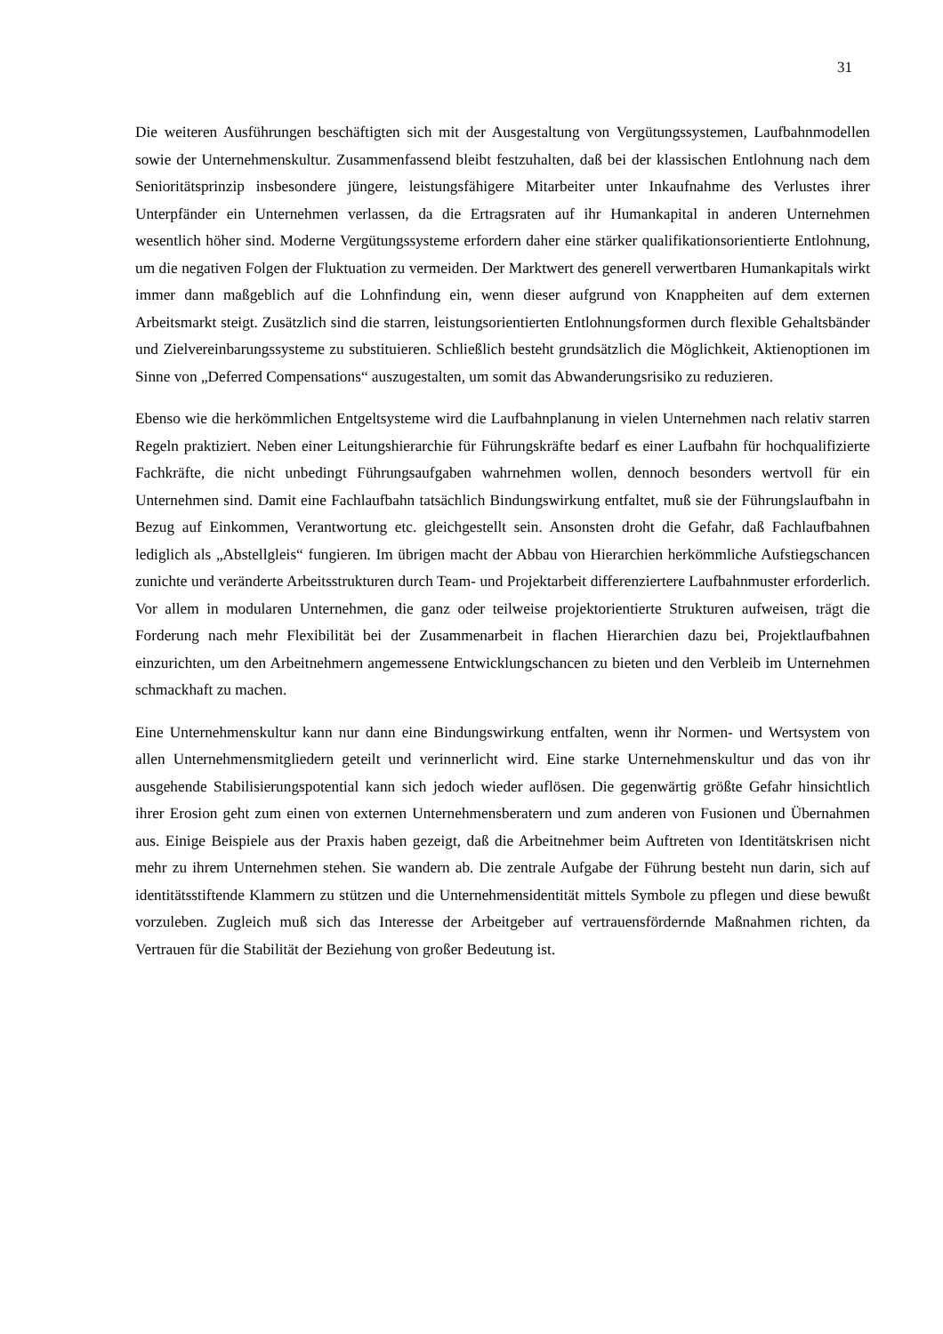31
Die weiteren Ausführungen beschäftigten sich mit der Ausgestaltung von Vergütungssystemen, Laufbahnmodellen sowie der Unternehmenskultur. Zusammenfassend bleibt festzuhalten, daß bei der klassischen Entlohnung nach dem Senioritätsprinzip insbesondere jüngere, leistungsfähigere Mitarbeiter unter Inkaufnahme des Verlustes ihrer Unterpfänder ein Unternehmen verlassen, da die Ertragsraten auf ihr Humankapital in anderen Unternehmen wesentlich höher sind. Moderne Vergütungssysteme erfordern daher eine stärker qualifikationsorientierte Entlohnung, um die negativen Folgen der Fluktuation zu vermeiden. Der Marktwert des generell verwertbaren Humankapitals wirkt immer dann maßgeblich auf die Lohnfindung ein, wenn dieser aufgrund von Knappheiten auf dem externen Arbeitsmarkt steigt. Zusätzlich sind die starren, leistungsorientierten Entlohnungsformen durch flexible Gehaltsbänder und Zielvereinbarungssysteme zu substituieren. Schließlich besteht grundsätzlich die Möglichkeit, Aktienoptionen im Sinne von „Deferred Compensations“ auszugestalten, um somit das Abwanderungsrisiko zu reduzieren.
Ebenso wie die herkömmlichen Entgeltsysteme wird die Laufbahnplanung in vielen Unternehmen nach relativ starren Regeln praktiziert. Neben einer Leitungshierarchie für Führungskräfte bedarf es einer Laufbahn für hochqualifizierte Fachkräfte, die nicht unbedingt Führungsaufgaben wahrnehmen wollen, dennoch besonders wertvoll für ein Unternehmen sind. Damit eine Fachlaufbahn tatsächlich Bindungswirkung entfaltet, muß sie der Führungslaufbahn in Bezug auf Einkommen, Verantwortung etc. gleichgestellt sein. Ansonsten droht die Gefahr, daß Fachlaufbahnen lediglich als „Abstellgleis“ fungieren. Im übrigen macht der Abbau von Hierarchien herkömmliche Aufstiegschancen zunichte und veränderte Arbeitsstrukturen durch Team- und Projektarbeit differenziertere Laufbahnmuster erforderlich. Vor allem in modularen Unternehmen, die ganz oder teilweise projektorientierte Strukturen aufweisen, trägt die Forderung nach mehr Flexibilität bei der Zusammenarbeit in flachen Hierarchien dazu bei, Projektlaufbahnen einzurichten, um den Arbeitnehmern angemessene Entwicklungschancen zu bieten und den Verbleib im Unternehmen schmackhaft zu machen.
Eine Unternehmenskultur kann nur dann eine Bindungswirkung entfalten, wenn ihr Normen- und Wertsystem von allen Unternehmensmitgliedern geteilt und verinnerlicht wird. Eine starke Unternehmenskultur und das von ihr ausgehende Stabilisierungspotential kann sich jedoch wieder auflösen. Die gegenwärtig größte Gefahr hinsichtlich ihrer Erosion geht zum einen von externen Unternehmensberatern und zum anderen von Fusionen und Übernahmen aus. Einige Beispiele aus der Praxis haben gezeigt, daß die Arbeitnehmer beim Auftreten von Identitätskrisen nicht mehr zu ihrem Unternehmen stehen. Sie wandern ab. Die zentrale Aufgabe der Führung besteht nun darin, sich auf identitätsstiftende Klammern zu stützen und die Unternehmensidentität mittels Symbole zu pflegen und diese bewußt vorzuleben. Zugleich muß sich das Interesse der Arbeitgeber auf vertrauensfördernde Maßnahmen richten, da Vertrauen für die Stabilität der Beziehung von großer Bedeutung ist.